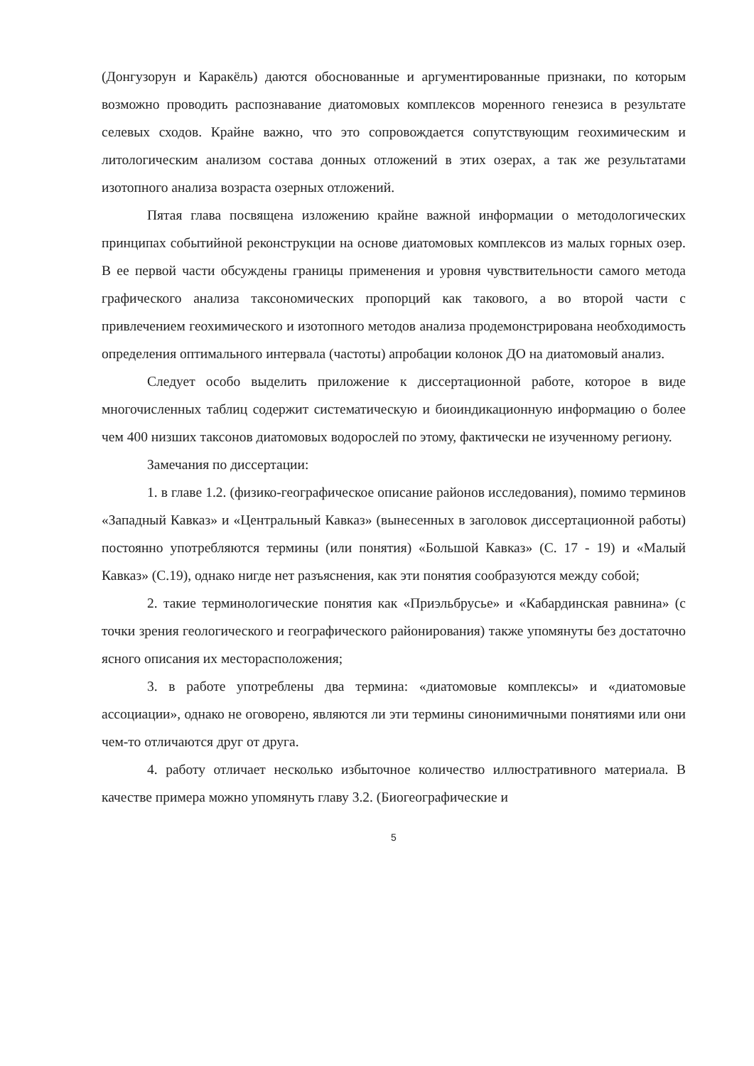(Донгузорун и Каракёль) даются обоснованные и аргументированные признаки, по которым возможно проводить распознавание диатомовых комплексов моренного генезиса в результате селевых сходов. Крайне важно, что это сопровождается сопутствующим геохимическим и литологическим анализом состава донных отложений в этих озерах, а так же результатами изотопного анализа возраста озерных отложений.
Пятая глава посвящена изложению крайне важной информации о методологических принципах событийной реконструкции на основе диатомовых комплексов из малых горных озер. В ее первой части обсуждены границы применения и уровня чувствительности самого метода графического анализа таксономических пропорций как такового, а во второй части с привлечением геохимического и изотопного методов анализа продемонстрирована необходимость определения оптимального интервала (частоты) апробации колонок ДО на диатомовый анализ.
Следует особо выделить приложение к диссертационной работе, которое в виде многочисленных таблиц содержит систематическую и биоиндикационную информацию о более чем 400 низших таксонов диатомовых водорослей по этому, фактически не изученному региону.
Замечания по диссертации:
1. в главе 1.2. (физико-географическое описание районов исследования), помимо терминов «Западный Кавказ» и «Центральный Кавказ» (вынесенных в заголовок диссертационной работы) постоянно употребляются термины (или понятия) «Большой Кавказ» (С. 17 - 19) и «Малый Кавказ» (С.19), однако нигде нет разъяснения, как эти понятия сообразуются между собой;
2. такие терминологические понятия как «Приэльбрусье» и «Кабардинская равнина» (с точки зрения геологического и географического районирования) также упомянуты без достаточно ясного описания их месторасположения;
3. в работе употреблены два термина: «диатомовые комплексы» и «диатомовые ассоциации», однако не оговорено, являются ли эти термины синонимичными понятиями или они чем-то отличаются друг от друга.
4. работу отличает несколько избыточное количество иллюстративного материала. В качестве примера можно упомянуть главу 3.2. (Биогеографические и
5